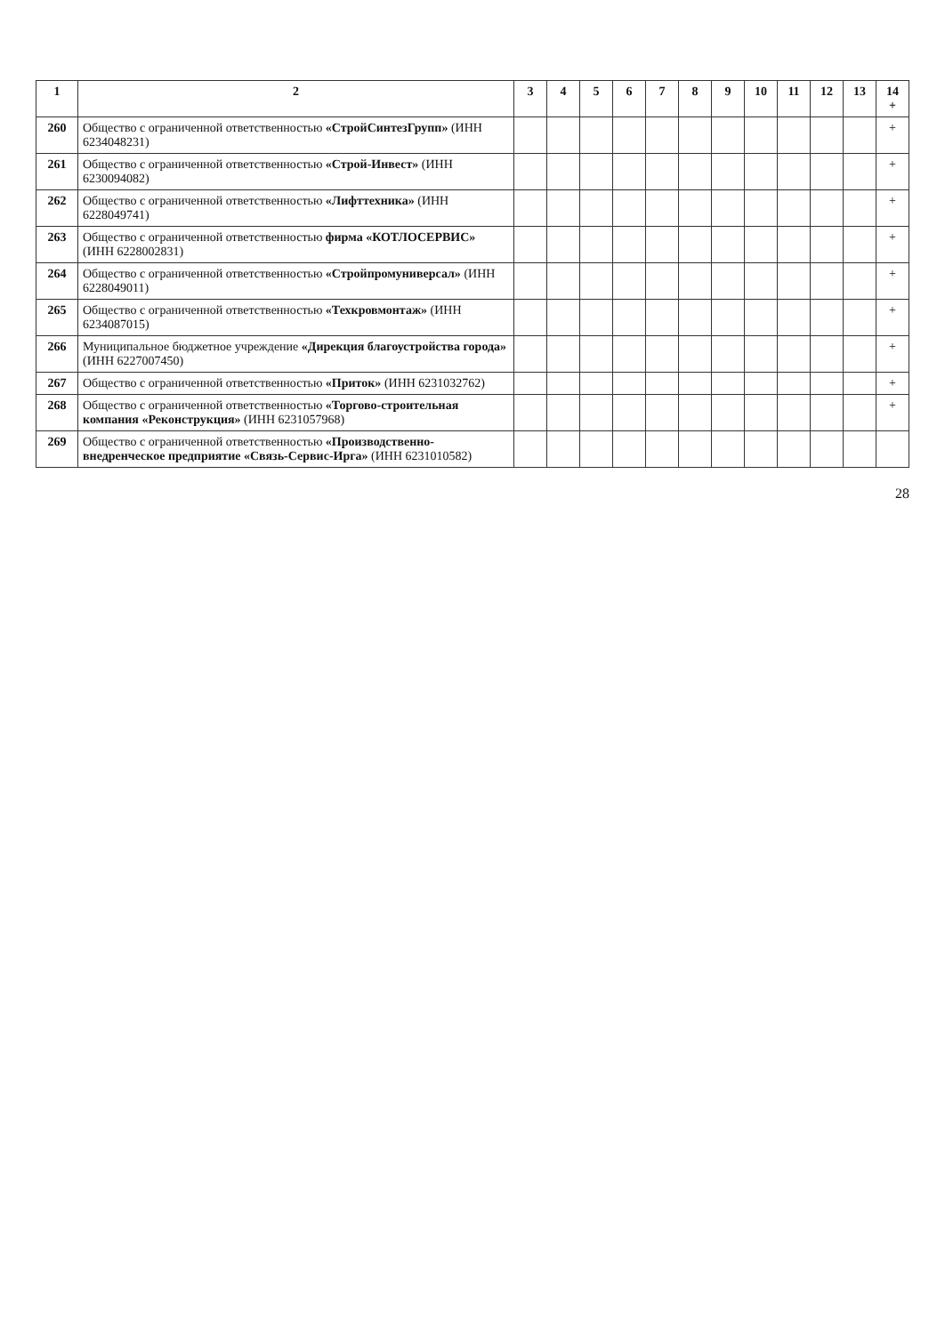| 1 | 2 | 3 | 4 | 5 | 6 | 7 | 8 | 9 | 10 | 11 | 12 | 13 | 14 + |
| --- | --- | --- | --- | --- | --- | --- | --- | --- | --- | --- | --- | --- | --- |
| 260 | Общество с ограниченной ответственностью «СтройСинтезГрупп» (ИНН 6234048231) | | | | | | | | | | | | + |
| 261 | Общество с ограниченной ответственностью «Строй-Инвест» (ИНН 6230094082) | | | | | | | | | | | | + |
| 262 | Общество с ограниченной ответственностью «Лифттехника» (ИНН 6228049741) | | | | | | | | | | | | + |
| 263 | Общество с ограниченной ответственностью фирма «КОТЛОСЕРВИС» (ИНН 6228002831) | | | | | | | | | | | | + |
| 264 | Общество с ограниченной ответственностью «Стройпромуниверсал» (ИНН 6228049011) | | | | | | | | | | | | + |
| 265 | Общество с ограниченной ответственностью «Техкровмонтаж» (ИНН 6234087015) | | | | | | | | | | | | + |
| 266 | Муниципальное бюджетное учреждение «Дирекция благоустройства города» (ИНН 6227007450) | | | | | | | | | | | | + |
| 267 | Общество с ограниченной ответственностью «Приток» (ИНН 6231032762) | | | | | | | | | | | | + |
| 268 | Общество с ограниченной ответственностью «Торгово-строительная компания «Реконструкция» (ИНН 6231057968) | | | | | | | | | | | | + |
| 269 | Общество с ограниченной ответственностью «Производственно-внедренческое предприятие «Связь-Сервис-Ирга» (ИНН 6231010582) | | | | | | | | | | | | |
28